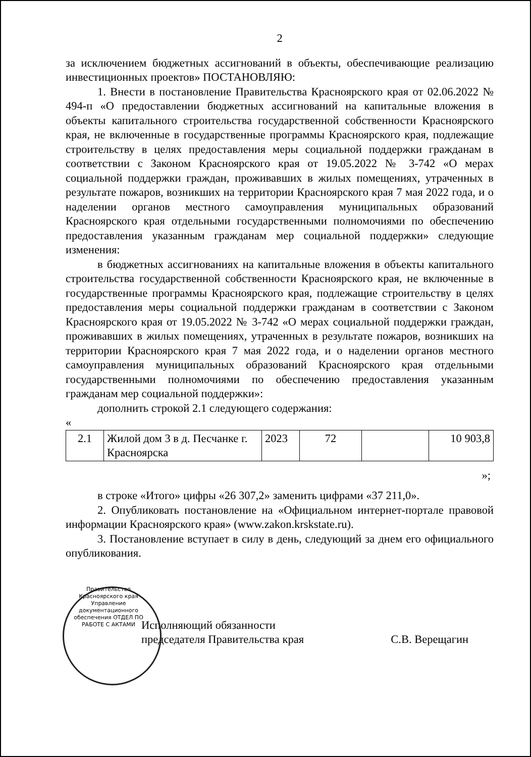2
за исключением бюджетных ассигнований в объекты, обеспечивающие реализацию инвестиционных проектов» ПОСТАНОВЛЯЮ:
1. Внести в постановление Правительства Красноярского края от 02.06.2022 № 494-п «О предоставлении бюджетных ассигнований на капитальные вложения в объекты капитального строительства государственной собственности Красноярского края, не включенные в государственные программы Красноярского края, подлежащие строительству в целях предоставления меры социальной поддержки гражданам в соответствии с Законом Красноярского края от 19.05.2022 № 3-742 «О мерах социальной поддержки граждан, проживавших в жилых помещениях, утраченных в результате пожаров, возникших на территории Красноярского края 7 мая 2022 года, и о наделении органов местного самоуправления муниципальных образований Красноярского края отдельными государственными полномочиями по обеспечению предоставления указанным гражданам мер социальной поддержки» следующие изменения:
в бюджетных ассигнованиях на капитальные вложения в объекты капитального строительства государственной собственности Красноярского края, не включенные в государственные программы Красноярского края, подлежащие строительству в целях предоставления меры социальной поддержки гражданам в соответствии с Законом Красноярского края от 19.05.2022 № 3-742 «О мерах социальной поддержки граждан, проживавших в жилых помещениях, утраченных в результате пожаров, возникших на территории Красноярского края 7 мая 2022 года, и о наделении органов местного самоуправления муниципальных образований Красноярского края отдельными государственными полномочиями по обеспечению предоставления указанным гражданам мер социальной поддержки»:
дополнить строкой 2.1 следующего содержания:
«
| 2.1 | Жилой дом 3 в д. Песчанке г. Красноярска | 2023 | 72 | | 10 903,8 |
»;
в строке «Итого» цифры «26 307,2» заменить цифрами «37 211,0».
2. Опубликовать постановление на «Официальном интернет-портале правовой информации Красноярского края» (www.zakon.krskstate.ru).
3. Постановление вступает в силу в день, следующий за днем его официального опубликования.
Правительство Красноярского края Управление документационного обеспечения ОТДЕЛ ПО РАБОТЕ С АКТАМИ
Исполняющий обязанности
председателя Правительства края
С.В. Верещагин